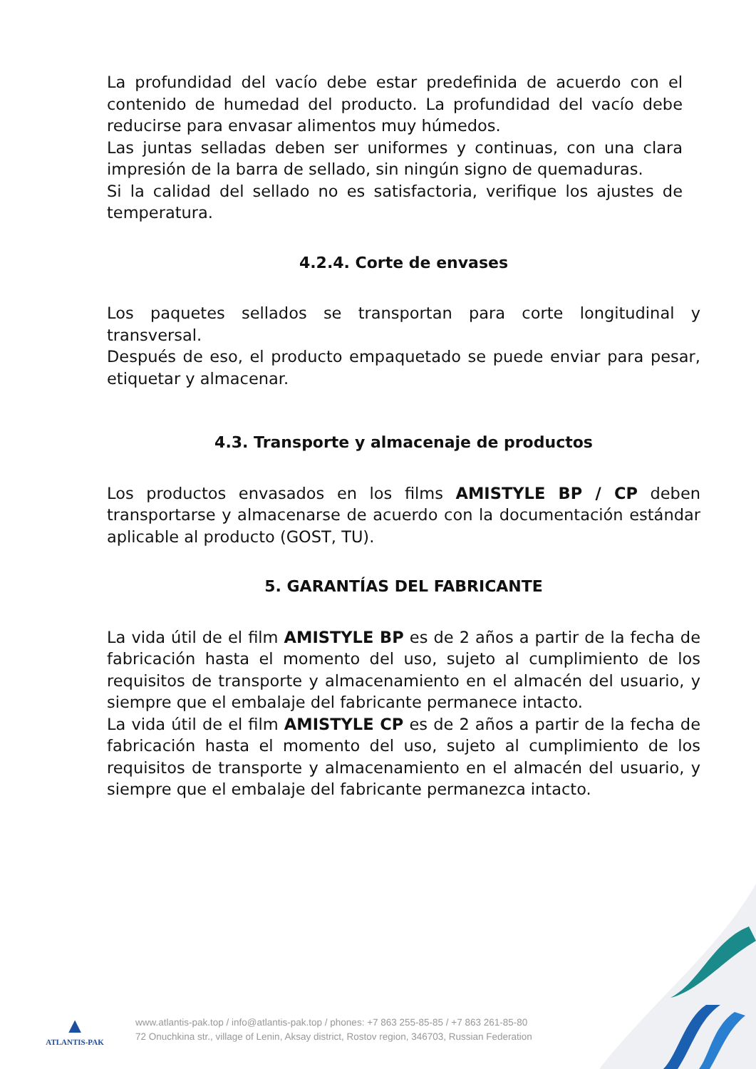La profundidad del vacío debe estar predefinida de acuerdo con el contenido de humedad del producto. La profundidad del vacío debe reducirse para envasar alimentos muy húmedos.
Las juntas selladas deben ser uniformes y continuas, con una clara impresión de la barra de sellado, sin ningún signo de quemaduras.
Si la calidad del sellado no es satisfactoria, verifique los ajustes de temperatura.
4.2.4. Corte de envases
Los paquetes sellados se transportan para corte longitudinal y transversal.
Después de eso, el producto empaquetado se puede enviar para pesar, etiquetar y almacenar.
4.3. Transporte y almacenaje de productos
Los productos envasados en los films AMISTYLE BP / CP deben transportarse y almacenarse de acuerdo con la documentación estándar aplicable al producto (GOST, TU).
5. GARANTÍAS DEL FABRICANTE
La vida útil de el film AMISTYLE BP es de 2 años a partir de la fecha de fabricación hasta el momento del uso, sujeto al cumplimiento de los requisitos de transporte y almacenamiento en el almacén del usuario, y siempre que el embalaje del fabricante permanece intacto.
La vida útil de el film AMISTYLE CP es de 2 años a partir de la fecha de fabricación hasta el momento del uso, sujeto al cumplimiento de los requisitos de transporte y almacenamiento en el almacén del usuario, y siempre que el embalaje del fabricante permanezca intacto.
▲
ATLANTIS-PAK
www.atlantis-pak.top / info@atlantis-pak.top / phones: +7 863 255-85-85 / +7 863 261-85-80
72 Onuchkina str., village of Lenin, Aksay district, Rostov region, 346703, Russian Federation